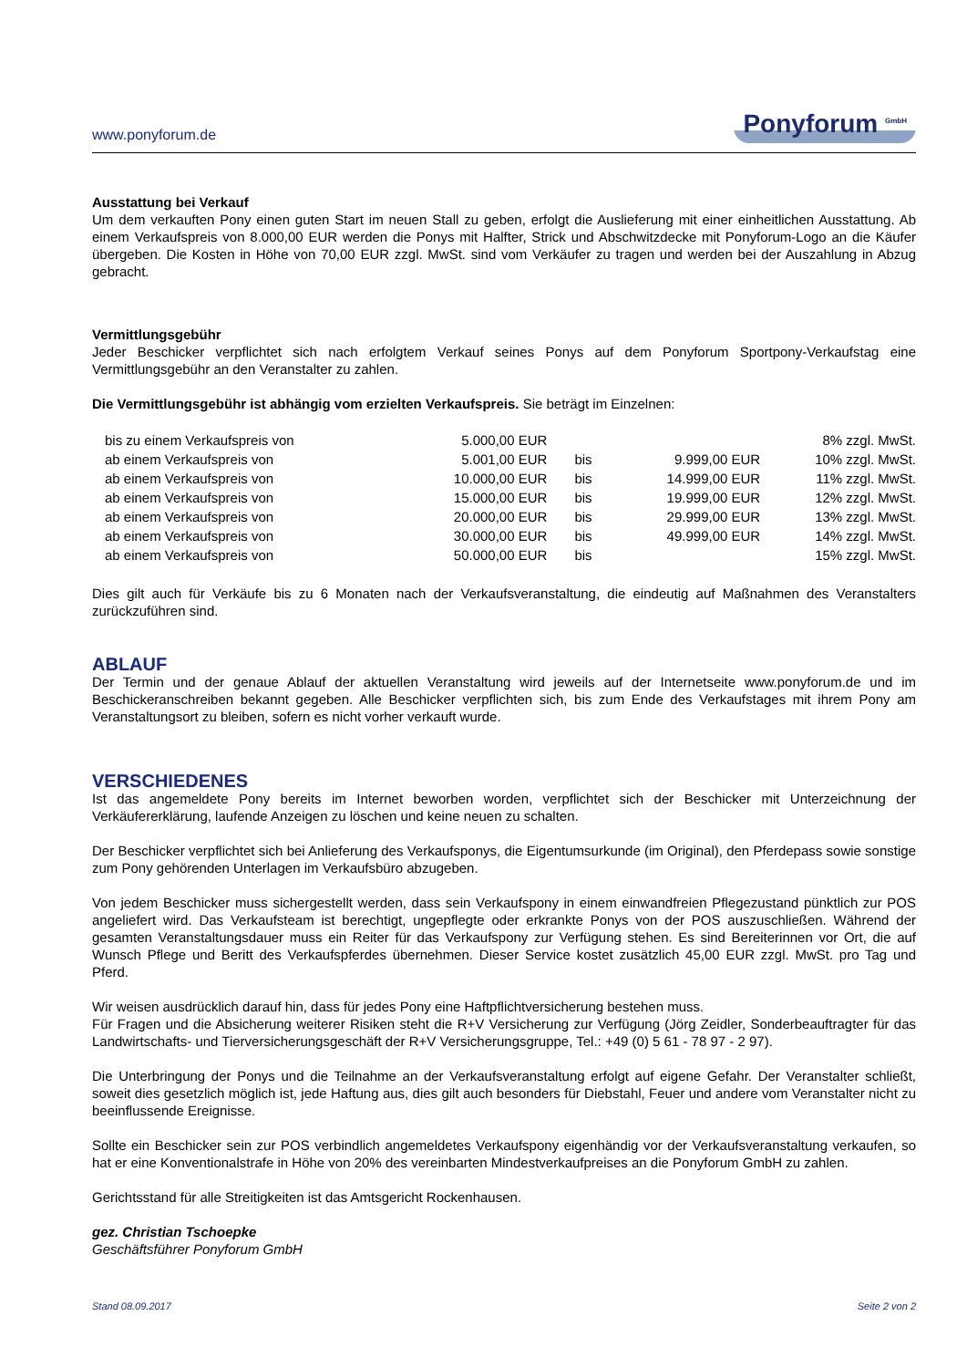www.ponyforum.de Ponyforum <sup>GmbH</sup>
Ausstattung bei Verkauf
Um dem verkauften Pony einen guten Start im neuen Stall zu geben, erfolgt die Auslieferung mit einer einheitlichen Ausstattung. Ab einem Verkaufspreis von 8.000,00 EUR werden die Ponys mit Halfter, Strick und Abschwitzdecke mit Ponyforum-Logo an die Käufer übergeben. Die Kosten in Höhe von 70,00 EUR zzgl. MwSt. sind vom Verkäufer zu tragen und werden bei der Auszahlung in Abzug gebracht.
Vermittlungsgebühr
Jeder Beschicker verpflichtet sich nach erfolgtem Verkauf seines Ponys auf dem Ponyforum Sportpony-Verkaufstag eine Vermittlungsgebühr an den Veranstalter zu zahlen.
Die Vermittlungsgebühr ist abhängig vom erzielten Verkaufspreis. Sie beträgt im Einzelnen:
| bis zu einem Verkaufspreis von | 5.000,00 EUR | | | 8% zzgl. MwSt. |
| ab einem Verkaufspreis von | 5.001,00 EUR | bis | 9.999,00 EUR | 10% zzgl. MwSt. |
| ab einem Verkaufspreis von | 10.000,00 EUR | bis | 14.999,00 EUR | 11% zzgl. MwSt. |
| ab einem Verkaufspreis von | 15.000,00 EUR | bis | 19.999,00 EUR | 12% zzgl. MwSt. |
| ab einem Verkaufspreis von | 20.000,00 EUR | bis | 29.999,00 EUR | 13% zzgl. MwSt. |
| ab einem Verkaufspreis von | 30.000,00 EUR | bis | 49.999,00 EUR | 14% zzgl. MwSt. |
| ab einem Verkaufspreis von | 50.000,00 EUR | bis | | 15% zzgl. MwSt. |
Dies gilt auch für Verkäufe bis zu 6 Monaten nach der Verkaufsveranstaltung, die eindeutig auf Maßnahmen des Veranstalters zurückzuführen sind.
ABLAUF
Der Termin und der genaue Ablauf der aktuellen Veranstaltung wird jeweils auf der Internetseite www.ponyforum.de und im Beschickeranschreiben bekannt gegeben. Alle Beschicker verpflichten sich, bis zum Ende des Verkaufstages mit ihrem Pony am Veranstaltungsort zu bleiben, sofern es nicht vorher verkauft wurde.
VERSCHIEDENES
Ist das angemeldete Pony bereits im Internet beworben worden, verpflichtet sich der Beschicker mit Unterzeichnung der Verkäufererklärung, laufende Anzeigen zu löschen und keine neuen zu schalten.
Der Beschicker verpflichtet sich bei Anlieferung des Verkaufsponys, die Eigentumsurkunde (im Original), den Pferdepass sowie sonstige zum Pony gehörenden Unterlagen im Verkaufsbüro abzugeben.
Von jedem Beschicker muss sichergestellt werden, dass sein Verkaufspony in einem einwandfreien Pflegezustand pünktlich zur POS angeliefert wird. Das Verkaufsteam ist berechtigt, ungepflegte oder erkrankte Ponys von der POS auszuschließen. Während der gesamten Veranstaltungsdauer muss ein Reiter für das Verkaufspony zur Verfügung stehen. Es sind Bereiterinnen vor Ort, die auf Wunsch Pflege und Beritt des Verkaufspferdes übernehmen. Dieser Service kostet zusätzlich 45,00 EUR zzgl. MwSt. pro Tag und Pferd.
Wir weisen ausdrücklich darauf hin, dass für jedes Pony eine Haftpflichtversicherung bestehen muss.
Für Fragen und die Absicherung weiterer Risiken steht die R+V Versicherung zur Verfügung (Jörg Zeidler, Sonderbeauftragter für das Landwirtschafts- und Tierversicherungsgeschäft der R+V Versicherungsgruppe, Tel.: +49 (0) 5 61 - 78 97 - 2 97).
Die Unterbringung der Ponys und die Teilnahme an der Verkaufsveranstaltung erfolgt auf eigene Gefahr. Der Veranstalter schließt, soweit dies gesetzlich möglich ist, jede Haftung aus, dies gilt auch besonders für Diebstahl, Feuer und andere vom Veranstalter nicht zu beeinflussende Ereignisse.
Sollte ein Beschicker sein zur POS verbindlich angemeldetes Verkaufspony eigenhändig vor der Verkaufsveranstaltung verkaufen, so hat er eine Konventionalstrafe in Höhe von 20% des vereinbarten Mindestverkaufpreises an die Ponyforum GmbH zu zahlen.
Gerichtsstand für alle Streitigkeiten ist das Amtsgericht Rockenhausen.
gez. Christian Tschoepke
Geschäftsführer Ponyforum GmbH
Stand 08.09.2017 Seite 2 von 2